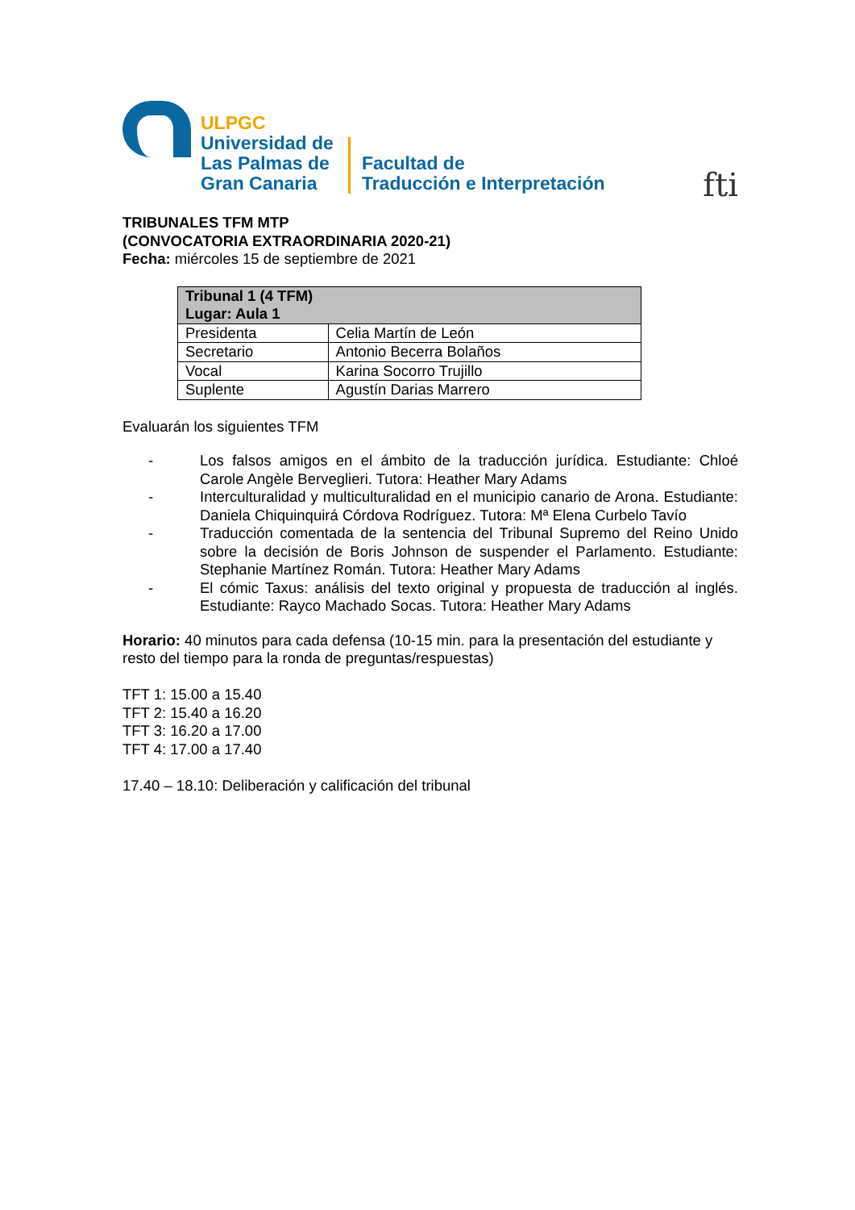ULPGC
Universidad de
Las Palmas de
Gran Canaria
Facultad de
Traducción e Interpretación
fti
TRIBUNALES TFM MTP
(CONVOCATORIA EXTRAORDINARIA 2020-21)
Fecha: miércoles 15 de septiembre de 2021
| Tribunal 1 (4 TFM) Lugar: Aula 1 | |
| --- | --- |
| Presidenta | Celia Martín de León |
| Secretario | Antonio Becerra Bolaños |
| Vocal | Karina Socorro Trujillo |
| Suplente | Agustín Darias Marrero |
Evaluarán los siguientes TFM
- Los falsos amigos en el ámbito de la traducción jurídica. Estudiante: Chloé Carole Angèle Berveglieri. Tutora: Heather Mary Adams
- Interculturalidad y multiculturalidad en el municipio canario de Arona. Estudiante: Daniela Chiquinquirá Córdova Rodríguez. Tutora: Mª Elena Curbelo Tavío
- Traducción comentada de la sentencia del Tribunal Supremo del Reino Unido sobre la decisión de Boris Johnson de suspender el Parlamento. Estudiante: Stephanie Martínez Román. Tutora: Heather Mary Adams
- El cómic Taxus: análisis del texto original y propuesta de traducción al inglés. Estudiante: Rayco Machado Socas. Tutora: Heather Mary Adams
Horario: 40 minutos para cada defensa (10-15 min. para la presentación del estudiante y resto del tiempo para la ronda de preguntas/respuestas)
TFT 1: 15.00 a 15.40
TFT 2: 15.40 a 16.20
TFT 3: 16.20 a 17.00
TFT 4: 17.00 a 17.40
17.40 – 18.10: Deliberación y calificación del tribunal